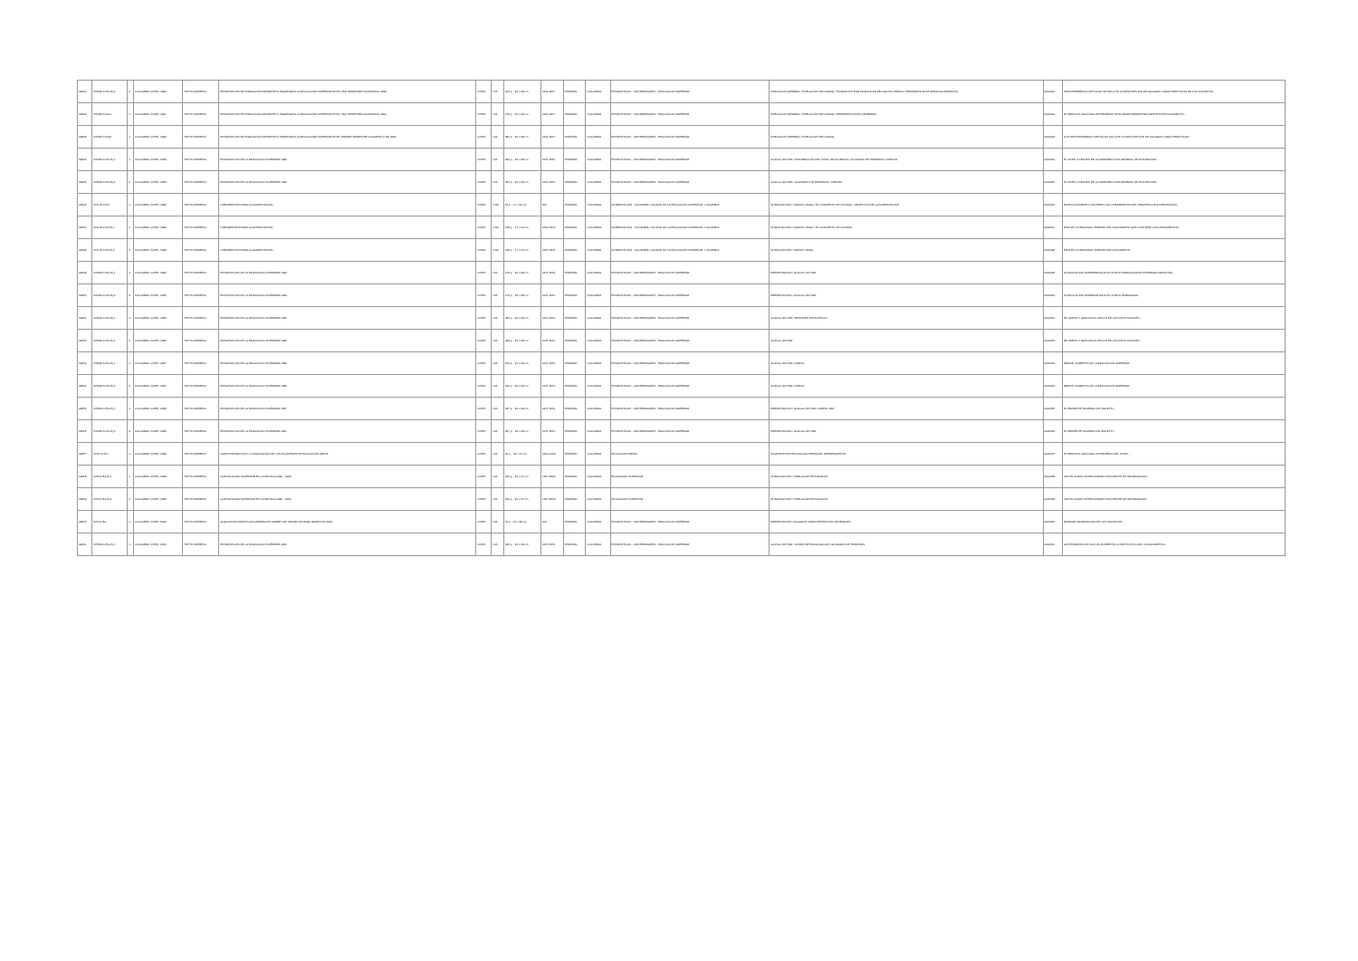| 09641 | 378.86 IC15e Ej.2 | 2 | COLOMBIA: ICFES, 1990 | TEXTO IMPRESO | ESTADÍSTICAS DE POBLACIÓN ASPIRANTE A INGRESAR A LA EDUCACIÓN SUPERIOR EN EL 2DO SEMESTRE ACADÉMICO 1990 | ICFES | N/A | 403 p. ; 22 x 28 cm | 0121-3217 | ESPAÑOL | COLOMBIA | ESTADÍSTICAS - UNIVERSIDADES - EDUCACIÓN SUPERIOR | POBLACIÓN GENERAL / POBLACIÓN SECCIONAL / POBLACIÓN POR MODALIDAD DEL BACHILLERATO / PREFERENCIA DE ÁREAS ACADÉMICAS | 0000041 | TRES PRIMEROS CAPÍTULOS SE INCLUYE LA DESCRIPCIÓN DE ALGUNAS CARACTERÍSTICAS DE LOS INSCRITOS... |
| 09642 | 378.86 IC15e1 | 1 | COLOMBIA: ICFES, 1991 | TEXTO IMPRESO | ESTADÍSTICAS DE POBLACIÓN ASPIRANTE A INGRESAR A LA EDUCACIÓN SUPERIOR EN EL 2DO SEMESTRE ACADÉMICO 1991 | ICFES | N/A | 178 p. ; 22 x 28 cm | 0121-3217 | ESPAÑOL | COLOMBIA | ESTADÍSTICAS - UNIVERSIDADES - EDUCACIÓN SUPERIOR | POBLACIÓN GENERAL / POBLACIÓN SECCIONAL / PREFERENCIA DE CARRERAS | 0000042 | EL SERVICIO NACIONAL DE PRUEBAS SE ELABORA SEMESTRALMENTE ESTE DOCUMENTO... |
| 09643 | 378.86 IC15e2 | 1 | COLOMBIA: ICFES, 1993 | TEXTO IMPRESO | ESTADÍSTICAS DE POBLACIÓN ASPIRANTE A INGRESAR A LA EDUCACIÓN SUPERIOR EN EL PRIMER SEMESTRE ACADÉMICO DE 1993 | ICFES | N/A | 380 p. ; 22 x 28 cm | 0121-3217 | ESPAÑOL | COLOMBIA | ESTADÍSTICAS - UNIVERSIDADES - EDUCACIÓN SUPERIOR | POBLACIÓN GENERAL / POBLACIÓN SECCIONAL | 0000043 | LOS TRES PRIMEROS CAPÍTULOS INCLUYE LA DESCRIPCIÓN DE ALGUNAS CARACTERÍSTICAS... |
| 09644 | 378.86 IC15e Ej.1 | 1 | COLOMBIA: ICFES, 1993 | TEXTO IMPRESO | ESTADÍSTICAS DE LA EDUCACIÓN SUPERIOR 1992 | ICFES | N/A | 324 p. ; 22 x 28 cm | 0071-3551 | ESPAÑOL | COLOMBIA | ESTADÍSTICAS - UNIVERSIDADES - EDUCACIÓN SUPERIOR | GUÍA AL LECTOR / DISTRIBUCIÓN DEL TOTAL DE ALUMNOS / GLOSARIO DE TÉRMINOS / ANEXOS | 0000044 | EL ICFES, A TRAVÉS DE LA SUBDIRECCIÓN GENERAL DE PLANEACIÓN... |
| 09645 | 378.86 IC15e Ej.2 | 2 | COLOMBIA: ICFES, 1993 | TEXTO IMPRESO | ESTADÍSTICAS DE LA EDUCACIÓN SUPERIOR 1992 | ICFES | N/A | 324 p. ; 22 x 28 cm | 0071-3551 | ESPAÑOL | COLOMBIA | ESTADÍSTICAS - UNIVERSIDADES - EDUCACIÓN SUPERIOR | GUÍA AL LECTOR / GLOSARIO DE TÉRMINOS / ANEXOS | 0000045 | EL ICFES, A TRAVÉS DE LA SUBDIRECCIÓN GENERAL DE PLANEACIÓN... |
| 09646 | 379.15 IC15l | 1 | COLOMBIA: ICFES, 1996 | TEXTO IMPRESO | LINEAMIENTOS PARA LA ACREDITACIÓN | ICFES | CNA | 52 p. ; 17 x 24 cm | N/A | ESPAÑOL | COLOMBIA | ACREDITACIÓN - COLOMBIA; CALIDAD DE LA EDUCACIÓN SUPERIOR - COLOMBIA | INTRODUCCIÓN / MARCO LEGAL / EL CONCEPTO DE CALIDAD / OBJETIVOS DE LA ACREDITACIÓN | 0000046 | ESTE DOCUMENTO CONTIENE LOS LINEAMIENTOS DEL PROCESO DE ACREDITACIÓN... |
| 09647 | 379.15 IC15l Ej.1 | 1 | COLOMBIA: ICFES, 1996 | TEXTO IMPRESO | LINEAMIENTOS PARA LA ACREDITACIÓN | ICFES | CNA | 128 p. ; 17 x 24 cm | 0122-7874 | ESPAÑOL | COLOMBIA | ACREDITACIÓN - COLOMBIA; CALIDAD DE LA EDUCACIÓN SUPERIOR - COLOMBIA | INTRODUCCIÓN / MARCO LEGAL / EL CONCEPTO DE CALIDAD | 0000047 | ESTA ES LA SEGUNDA VERSIÓN DEL DOCUMENTO QUE CONTIENE LOS LINEAMIENTOS... |
| 09648 | 379.15 IC15l Ej.2 | 2 | COLOMBIA: ICFES, 1996 | TEXTO IMPRESO | LINEAMIENTOS PARA LA ACREDITACIÓN | ICFES | CNA | 128 p. ; 17 x 24 cm | 0122-7874 | ESPAÑOL | COLOMBIA | ACREDITACIÓN - COLOMBIA; CALIDAD DE LA EDUCACIÓN SUPERIOR - COLOMBIA | INTRODUCCIÓN / MARCO LEGAL | 0000048 | ESTA ES LA SEGUNDA VERSIÓN DEL DOCUMENTO... |
| 09649 | 378.86 IC15e Ej.1 | 1 | COLOMBIA: ICFES, 1996 | TEXTO IMPRESO | ESTADÍSTICAS DE LA EDUCACIÓN SUPERIOR 1994 | ICFES | N/A | 179 p. ; 22 x 28 cm | 0071-3551 | ESPAÑOL | COLOMBIA | ESTADÍSTICAS - UNIVERSIDADES - EDUCACIÓN SUPERIOR | PRESENTACIÓN / GUÍA AL LECTOR | 0000049 | LA EDUCACIÓN SUPERIOR BAJO EL NUEVO PARADIGMA DE DESREGULARIZACIÓN... |
| 09650 | 378.86 IC15e Ej.2 | 2 | COLOMBIA: ICFES, 1996 | TEXTO IMPRESO | ESTADÍSTICAS DE LA EDUCACIÓN SUPERIOR 1994 | ICFES | N/A | 179 p. ; 22 x 28 cm | 0071-3551 | ESPAÑOL | COLOMBIA | ESTADÍSTICAS - UNIVERSIDADES - EDUCACIÓN SUPERIOR | PRESENTACIÓN / GUÍA AL LECTOR | 0000050 | LA EDUCACIÓN SUPERIOR BAJO EL NUEVO PARADIGMA... |
| 09651 | 378.86 IC15e Ej.1 | 1 | COLOMBIA: ICFES, 1996 | TEXTO IMPRESO | ESTADÍSTICAS DE LA EDUCACIÓN SUPERIOR 1995 | ICFES | N/A | 493 p. ; 22 x 28 cm | 0071-3551 | ESPAÑOL | COLOMBIA | ESTADÍSTICAS - UNIVERSIDADES - EDUCACIÓN SUPERIOR | GUÍA AL LECTOR / RESUMEN ESTADÍSTICO | 0000051 | DE NUEVO Y GRACIAS AL APOYO DE LAS INSTITUCIONES... |
| 09652 | 378.86 IC15e Ej.2 | 2 | COLOMBIA: ICFES, 1996 | TEXTO IMPRESO | ESTADÍSTICAS DE LA EDUCACIÓN SUPERIOR 1995 | ICFES | N/A | 493 p. ; 22 x 28 cm | 0071-3551 | ESPAÑOL | COLOMBIA | ESTADÍSTICAS - UNIVERSIDADES - EDUCACIÓN SUPERIOR | GUÍA AL LECTOR | 0000052 | DE NUEVO Y GRACIAS AL APOYO DE LAS INSTITUCIONES... |
| 09653 | 378.86 IC15e Ej.1 | 1 | COLOMBIA: ICFES, 1997 | TEXTO IMPRESO | ESTADÍSTICAS DE LA EDUCACIÓN SUPERIOR 1996 | ICFES | N/A | 504 p. ; 22 x 28 cm | 0071-3551 | ESPAÑOL | COLOMBIA | ESTADÍSTICAS - UNIVERSIDADES - EDUCACIÓN SUPERIOR | GUÍA AL LECTOR / ANEXO | 0000053 | PARA EL FOMENTO DE LA EDUCACIÓN SUPERIOR... |
| 09654 | 378.86 IC15e Ej.2 | 2 | COLOMBIA: ICFES, 1997 | TEXTO IMPRESO | ESTADÍSTICAS DE LA EDUCACIÓN SUPERIOR 1996 | ICFES | N/A | 504 p. ; 22 x 28 cm | 0071-3551 | ESPAÑOL | COLOMBIA | ESTADÍSTICAS - UNIVERSIDADES - EDUCACIÓN SUPERIOR | GUÍA AL LECTOR / ANEXO | 0000054 | PARA EL FOMENTO DE LA EDUCACIÓN SUPERIOR... |
| 09655 | 378.86 IC15e Ej.1 | 1 | COLOMBIA: ICFES, 1999 | TEXTO IMPRESO | ESTADÍSTICAS DE LA EDUCACIÓN SUPERIOR 1997 | ICFES | N/A | 367 p. ; 22 x 28 cm | 0071-3551 | ESPAÑOL | COLOMBIA | ESTADÍSTICAS - UNIVERSIDADES - EDUCACIÓN SUPERIOR | PRESENTACIÓN / GUÍA AL LECTOR / ANEXO 1997 | 0000055 | EL PRESENTE NÚMERO DEL BOLETÍN... |
| 09656 | 378.86 IC15e Ej.2 | 2 | COLOMBIA: ICFES, 1999 | TEXTO IMPRESO | ESTADÍSTICAS DE LA EDUCACIÓN SUPERIOR 1997 | ICFES | N/A | 367 p. ; 22 x 28 cm | 0071-3551 | ESPAÑOL | COLOMBIA | ESTADÍSTICAS - UNIVERSIDADES - EDUCACIÓN SUPERIOR | PRESENTACIÓN / GUÍA AL LECTOR | 0000056 | EL PRESENTE NÚMERO DEL BOLETÍN... |
| 09657 | 373.2 IC15c | 1 | COLOMBIA: ICFES, 1999 | TEXTO IMPRESO | CARACTERIZACIÓN Y CLASIFICACIÓN DE LOS PLANTELES DE EDUCACIÓN MEDIA | ICFES | N/A | 81 p. ; 22 x 27 cm | 0124-1419 | ESPAÑOL | COLOMBIA | EDUCACIÓN MEDIA | PLANTELES DE EDUCACIÓN MEDIA DEL DEPARTAMENTO | 0000057 | EL SERVICIO NACIONAL DE PRUEBAS DEL ICFES... |
| 09658 | 378 IC15a Ej.1 | 1 | COLOMBIA: ICFES, 1999 | TEXTO IMPRESO | LA EDUCACIÓN SUPERIOR EN LA DÉCADA 1990 - 1999 | ICFES | N/A | 184 p. ; 22 x 27 cm | 1657-9569 | ESPAÑOL | COLOMBIA | EDUCACIÓN SUPERIOR | INTRODUCCIÓN / POBLACIÓN ESTUDIANTIL | 0000058 | CON EL ÁNIMO DE PROCURAR UNA FUENTE DE INFORMACIÓN... |
| 09659 | 378 IC15a Ej.2 | 2 | COLOMBIA: ICFES, 1999 | TEXTO IMPRESO | LA EDUCACIÓN SUPERIOR EN LA DÉCADA 1990 - 1999 | ICFES | N/A | 184 p. ; 22 x 27 cm | 1657-9569 | ESPAÑOL | COLOMBIA | EDUCACIÓN SUPERIOR | INTRODUCCIÓN / POBLACIÓN ESTUDIANTIL | 0000059 | CON EL ÁNIMO DE PROCURAR UNA FUENTE DE INFORMACIÓN... |
| 09660 | 378 IC15a | 1 | COLOMBIA: ICFES, 2000 | TEXTO IMPRESO | ALGUNAS ESTADÍSTICAS GENERALES SOBRE LOS INSCRITOS PARA MARZO DE 2000 | ICFES | N/A | 31 p. ; 21 x 28 cm | N/A | ESPAÑOL | COLOMBIA | ESTADÍSTICAS - UNIVERSIDADES - EDUCACIÓN SUPERIOR | PRESENTACIÓN / ALGUNAS CARACTERÍSTICAS GENERALES | 0000060 | BRINDAR INFORMACIÓN DE LOS INSCRITOS... |
| 09661 | 378.86 IC15e Ej.1 | 1 | COLOMBIA: ICFES, 2000 | TEXTO IMPRESO | ESTADÍSTICAS DE LA EDUCACIÓN SUPERIOR 2000 | ICFES | N/A | 322 p. ; 22 x 28 cm | 0071-3551 | ESPAÑOL | COLOMBIA | ESTADÍSTICAS - UNIVERSIDADES - EDUCACIÓN SUPERIOR | GUÍA AL LECTOR / NOTAS METODOLÓGICAS / GLOSARIO DE TÉRMINOS | 0000061 | LAS ESTADÍSTICAS SON UN ELEMENTO CONSTITUTIVO DEL CONOCIMIENTO... |